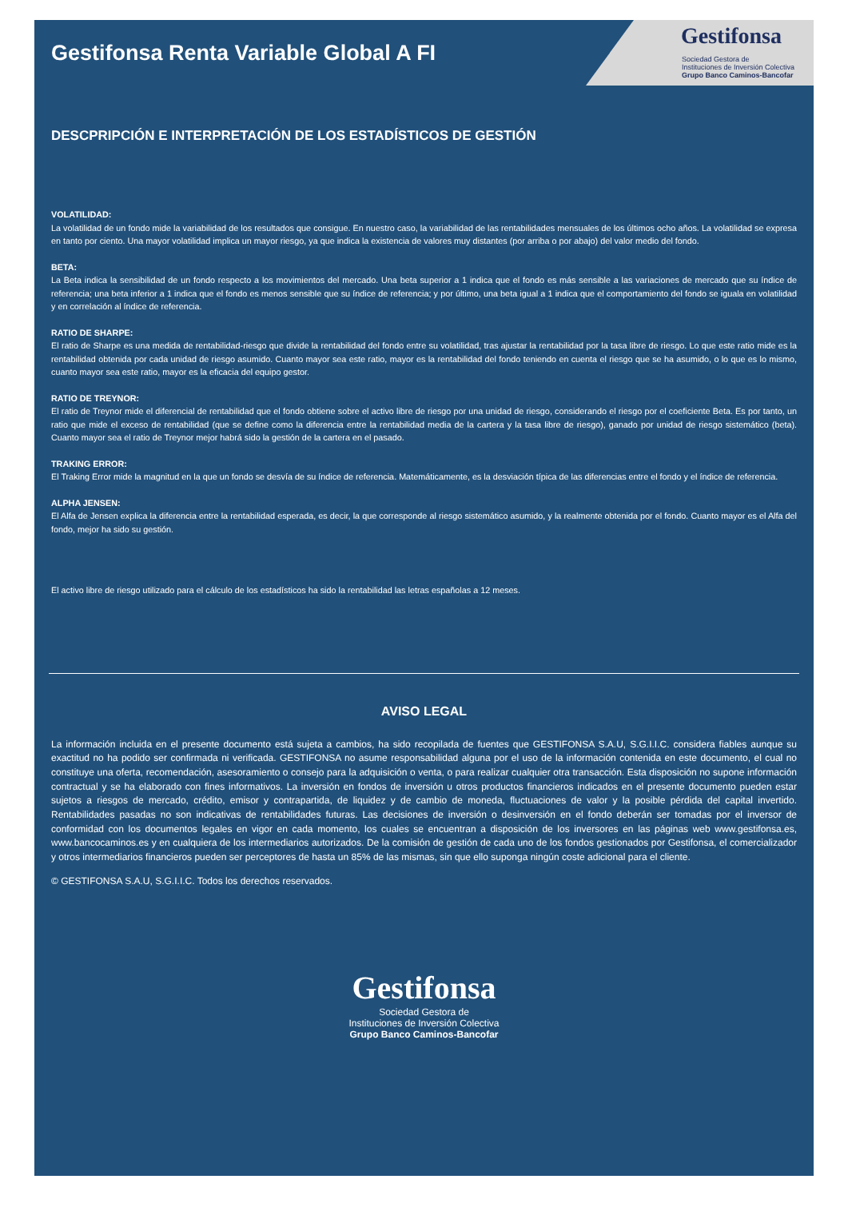Gestifonsa
Sociedad Gestora de
Instituciones de Inversión Colectiva
Grupo Banco Caminos-Bancofar
Gestifonsa Renta Variable Global A FI
DESCPRIPCIÓN E INTERPRETACIÓN DE LOS ESTADÍSTICOS DE GESTIÓN
VOLATILIDAD:
La volatilidad de un fondo mide la variabilidad de los resultados que consigue. En nuestro caso, la variabilidad de las rentabilidades mensuales de los últimos ocho años. La volatilidad se expresa en tanto por ciento. Una mayor volatilidad implica un mayor riesgo, ya que indica la existencia de valores muy distantes (por arriba o por abajo) del valor medio del fondo.
BETA:
La Beta indica la sensibilidad de un fondo respecto a los movimientos del mercado. Una beta superior a 1 indica que el fondo es más sensible a las variaciones de mercado que su índice de referencia; una beta inferior a 1 indica que el fondo es menos sensible que su índice de referencia; y por último, una beta igual a 1 indica que el comportamiento del fondo se iguala en volatilidad y en correlación al índice de referencia.
RATIO DE SHARPE:
El ratio de Sharpe es una medida de rentabilidad-riesgo que divide la rentabilidad del fondo entre su volatilidad, tras ajustar la rentabilidad por la tasa libre de riesgo. Lo que este ratio mide es la rentabilidad obtenida por cada unidad de riesgo asumido. Cuanto mayor sea este ratio, mayor es la rentabilidad del fondo teniendo en cuenta el riesgo que se ha asumido, o lo que es lo mismo, cuanto mayor sea este ratio, mayor es la eficacia del equipo gestor.
RATIO DE TREYNOR:
El ratio de Treynor mide el diferencial de rentabilidad que el fondo obtiene sobre el activo libre de riesgo por una unidad de riesgo, considerando el riesgo por el coeficiente Beta. Es por tanto, un ratio que mide el exceso de rentabilidad (que se define como la diferencia entre la rentabilidad media de la cartera y la tasa libre de riesgo), ganado por unidad de riesgo sistemático (beta). Cuanto mayor sea el ratio de Treynor mejor habrá sido la gestión de la cartera en el pasado.
TRAKING ERROR:
El Traking Error mide la magnitud en la que un fondo se desvía de su índice de referencia. Matemáticamente, es la desviación típica de las diferencias entre el fondo y el índice de referencia.
ALPHA JENSEN:
El Alfa de Jensen explica la diferencia entre la rentabilidad esperada, es decir, la que corresponde al riesgo sistemático asumido, y la realmente obtenida por el fondo. Cuanto mayor es el Alfa del fondo, mejor ha sido su gestión.
El activo libre de riesgo utilizado para el cálculo de los estadísticos ha sido la rentabilidad las letras españolas a 12 meses.
AVISO LEGAL
La información incluida en el presente documento está sujeta a cambios, ha sido recopilada de fuentes que GESTIFONSA S.A.U, S.G.I.I.C. considera fiables aunque su exactitud no ha podido ser confirmada ni verificada. GESTIFONSA no asume responsabilidad alguna por el uso de la información contenida en este documento, el cual no constituye una oferta, recomendación, asesoramiento o consejo para la adquisición o venta, o para realizar cualquier otra transacción. Esta disposición no supone información contractual y se ha elaborado con fines informativos. La inversión en fondos de inversión u otros productos financieros indicados en el presente documento pueden estar sujetos a riesgos de mercado, crédito, emisor y contrapartida, de liquidez y de cambio de moneda, fluctuaciones de valor y la posible pérdida del capital invertido. Rentabilidades pasadas no son indicativas de rentabilidades futuras. Las decisiones de inversión o desinversión en el fondo deberán ser tomadas por el inversor de conformidad con los documentos legales en vigor en cada momento, los cuales se encuentran a disposición de los inversores en las páginas web www.gestifonsa.es, www.bancocaminos.es y en cualquiera de los intermediarios autorizados. De la comisión de gestión de cada uno de los fondos gestionados por Gestifonsa, el comercializador y otros intermediarios financieros pueden ser perceptores de hasta un 85% de las mismas, sin que ello suponga ningún coste adicional para el cliente.
© GESTIFONSA S.A.U, S.G.I.I.C. Todos los derechos reservados.
Gestifonsa
Sociedad Gestora de
Instituciones de Inversión Colectiva
Grupo Banco Caminos-Bancofar